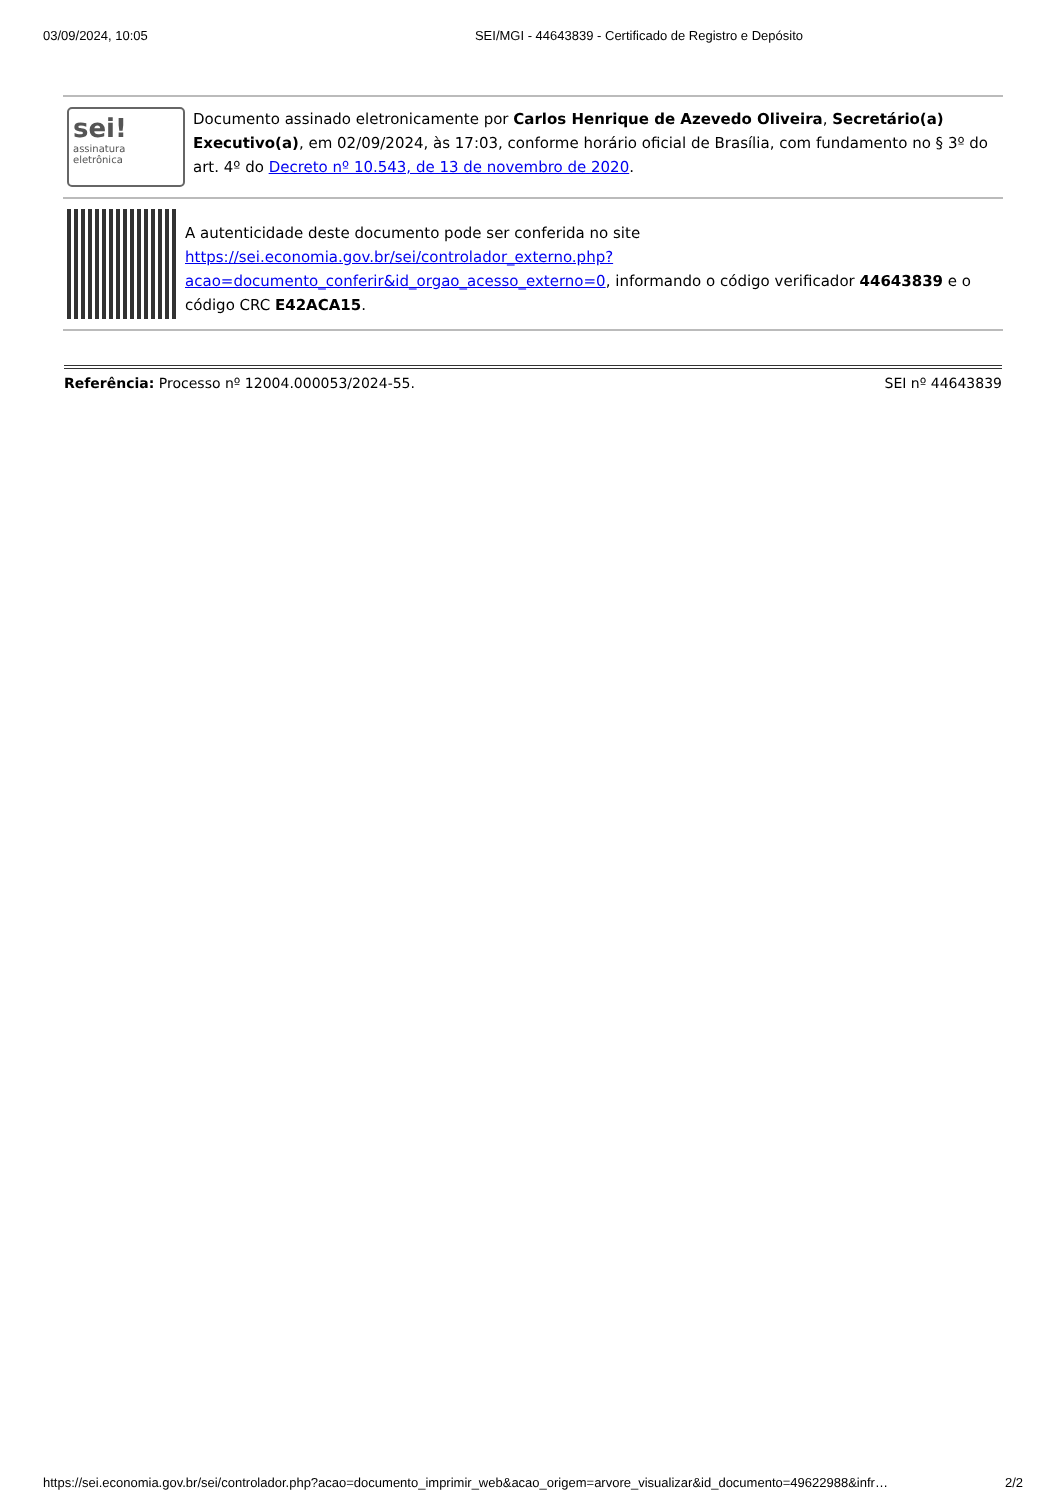03/09/2024, 10:05 SEI/MGI - 44643839 - Certificado de Registro e Depósito
sei!
assinatura
eletrônica
Documento assinado eletronicamente por Carlos Henrique de Azevedo Oliveira, Secretário(a) Executivo(a), em 02/09/2024, às 17:03, conforme horário oficial de Brasília, com fundamento no § 3º do art. 4º do Decreto nº 10.543, de 13 de novembro de 2020.
A autenticidade deste documento pode ser conferida no site https://sei.economia.gov.br/sei/controlador_externo.php?acao=documento_conferir&id_orgao_acesso_externo=0, informando o código verificador 44643839 e o código CRC E42ACA15.
Referência: Processo nº 12004.000053/2024-55. SEI nº 44643839
https://sei.economia.gov.br/sei/controlador.php?acao=documento_imprimir_web&acao_origem=arvore_visualizar&id_documento=49622988&infr… 2/2